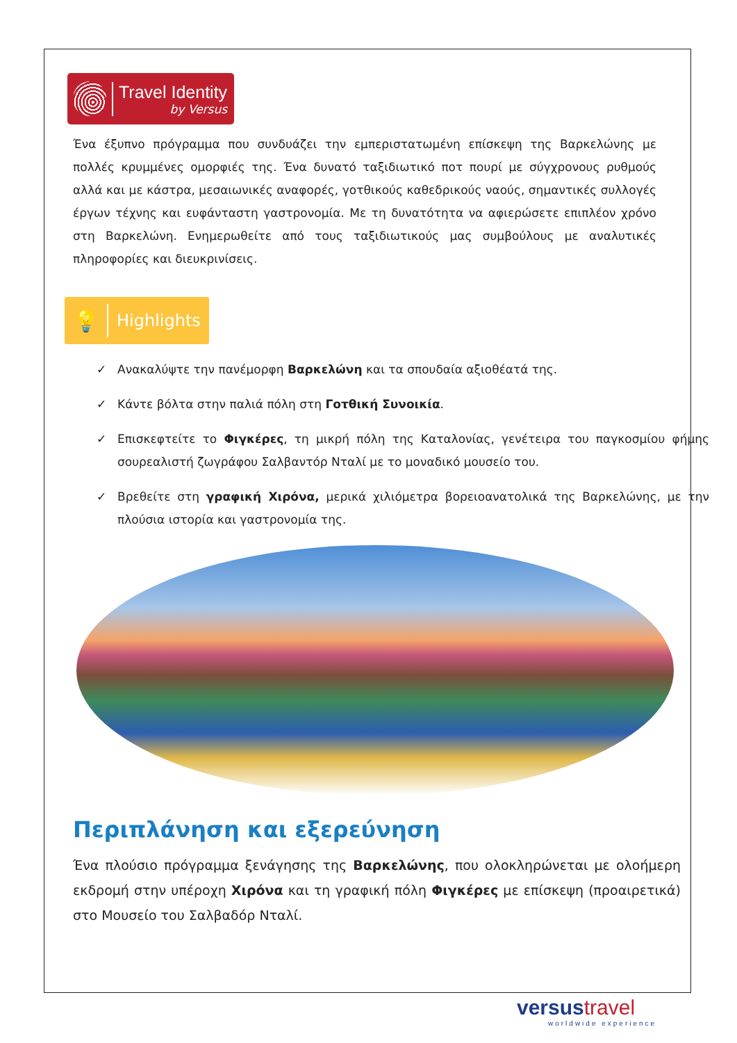Travel Identity
by Versus
Ένα έξυπνο πρόγραμμα που συνδυάζει την εμπεριστατωμένη επίσκεψη της Βαρκελώνης με πολλές κρυμμένες ομορφιές της. Ένα δυνατό ταξιδιωτικό ποτ πουρί με σύγχρονους ρυθμούς αλλά και με κάστρα, μεσαιωνικές αναφορές, γοτθικούς καθεδρικούς ναούς, σημαντικές συλλογές έργων τέχνης και ευφάνταστη γαστρονομία. Με τη δυνατότητα να αφιερώσετε επιπλέον χρόνο στη Βαρκελώνη. Ενημερωθείτε από τους ταξιδιωτικούς μας συμβούλους με αναλυτικές πληροφορίες και διευκρινίσεις.
💡 Highlights
✓ Ανακαλύψτε την πανέμορφη Βαρκελώνη και τα σπουδαία αξιοθέατά της.
✓ Κάντε βόλτα στην παλιά πόλη στη Γοτθική Συνοικία.
✓ Επισκεφτείτε το Φιγκέρες, τη μικρή πόλη της Καταλονίας, γενέτειρα του παγκοσμίου φήμης σουρεαλιστή ζωγράφου Σαλβαντόρ Νταλί με το μοναδικό μουσείο του.
✓ Βρεθείτε στη γραφική Χιρόνα, μερικά χιλιόμετρα βορειοανατολικά της Βαρκελώνης, με την πλούσια ιστορία και γαστρονομία της.
Περιπλάνηση και εξερεύνηση
Ένα πλούσιο πρόγραμμα ξενάγησης της Βαρκελώνης, που ολοκληρώνεται με ολοήμερη εκδρομή στην υπέροχη Χιρόνα και τη γραφική πόλη Φιγκέρες με επίσκεψη (προαιρετικά) στο Μουσείο του Σαλβαδόρ Νταλί.
versustravel
worldwide experience